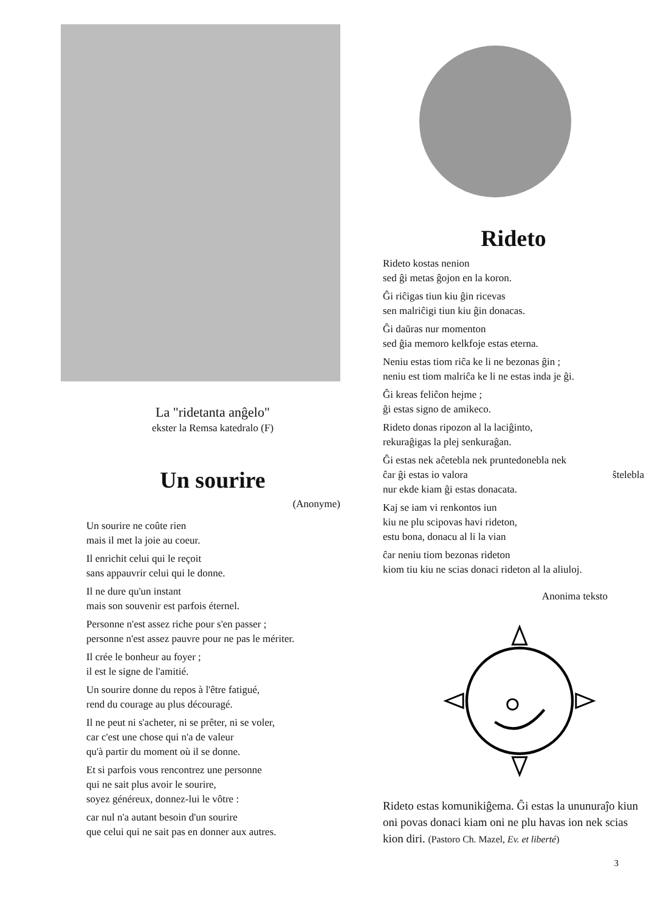La "ridetanta anĝelo"
ekster la Remsa katedralo (F)
Un sourire
(Anonyme)
Un sourire ne coûte rien
mais il met la joie au coeur.
Il enrichit celui qui le reçoit
sans appauvrir celui qui le donne.
Il ne dure qu'un instant
mais son souvenir est parfois éternel.
Personne n'est assez riche pour s'en passer ;
personne n'est assez pauvre pour ne pas le mériter.
Il crée le bonheur au foyer ;
il est le signe de l'amitié.
Un sourire donne du repos à l'être fatigué,
rend du courage au plus découragé.
Il ne peut ni s'acheter, ni se prêter, ni se voler,
car c'est une chose qui n'a de valeur
qu'à partir du moment où il se donne.
Et si parfois vous rencontrez une personne
qui ne sait plus avoir le sourire,
soyez généreux, donnez-lui le vôtre :
car nul n'a autant besoin d'un sourire
que celui qui ne sait pas en donner aux autres.
Rideto
Rideto kostas nenion
sed ĝi metas ĝojon en la koron.
Ĝi riĉigas tiun kiu ĝin ricevas
sen malriĉigi tiun kiu ĝin donacas.
Ĝi daŭras nur momenton
sed ĝia memoro kelkfoje estas eterna.
Neniu estas tiom riĉa ke li ne bezonas ĝin ;
neniu est tiom malriĉa ke li ne estas inda je ĝi.
Ĝi kreas feliĉon hejme ;
ĝi estas signo de amikeco.
Rideto donas ripozon al la laciĝinto,
rekuraĝigas la plej senkuraĝan.
Ĝi estas nek aĉetebla nek pruntedonebla nek
ĉar ĝi estas io valora ŝtelebla
nur ekde kiam ĝi estas donacata.
Kaj se iam vi renkontos iun
kiu ne plu scipovas havi rideton,
estu bona, donacu al li la vian
ĉar neniu tiom bezonas rideton
kiom tiu kiu ne scias donaci rideton al la aliuloj.
Anonima teksto
Rideto estas komunikiĝema. Ĝi estas la ununuraĵo kiun oni povas donaci kiam oni ne plu havas ion nek scias kion diri. (Pastoro Ch. Mazel, Ev. et liberté)
3